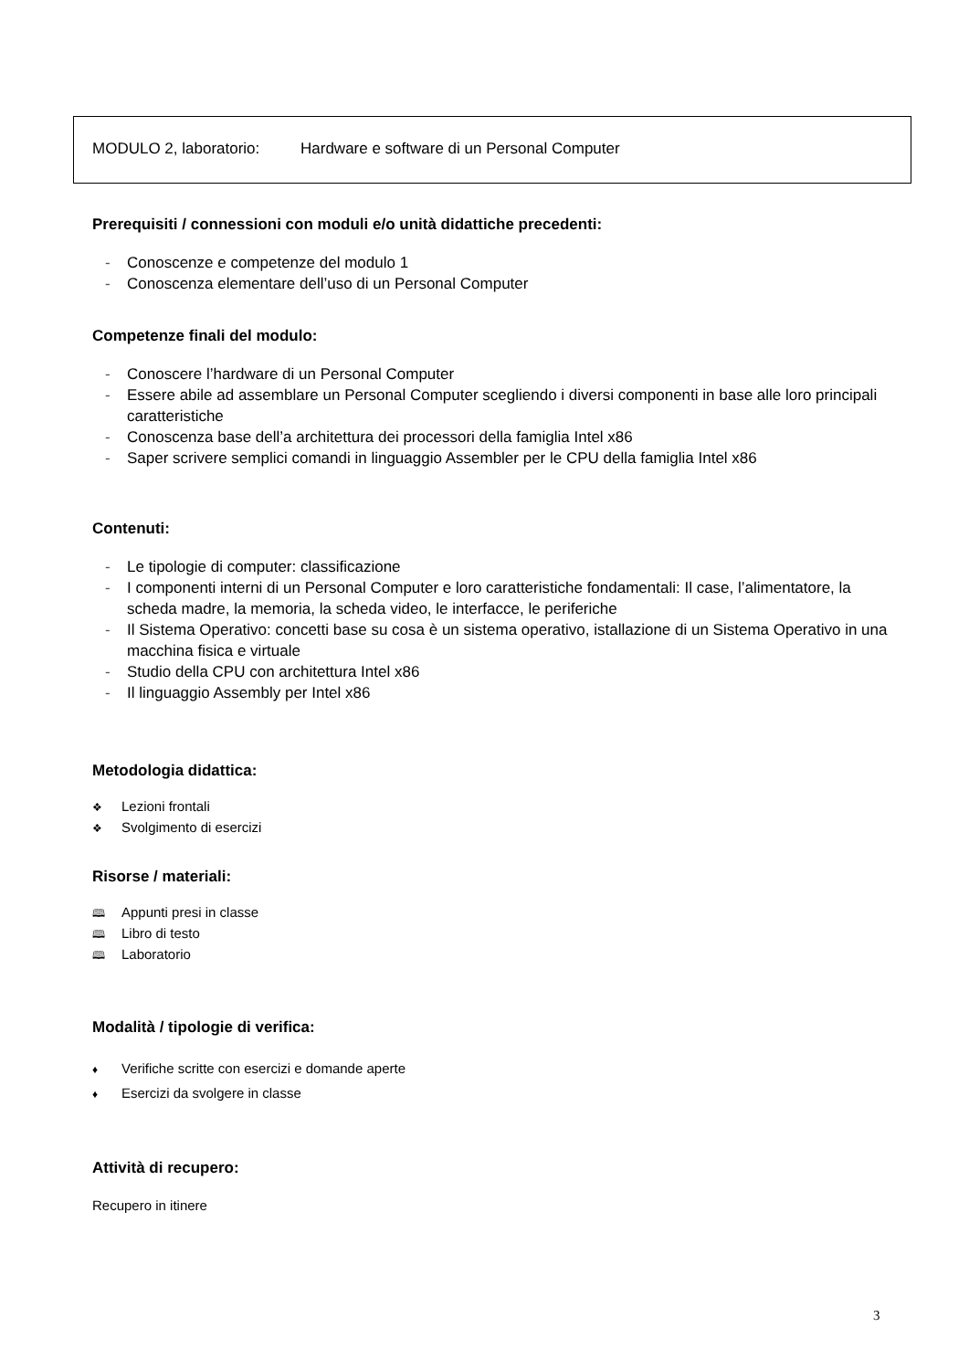MODULO 2, laboratorio: Hardware e software di un Personal Computer
Prerequisiti / connessioni con moduli e/o unità didattiche precedenti:
- Conoscenze e competenze del modulo 1
- Conoscenza elementare dell’uso di un Personal Computer
Competenze finali del modulo:
- Conoscere l’hardware di un Personal Computer
- Essere abile ad assemblare un Personal Computer scegliendo i diversi componenti in base alle loro principali caratteristiche
- Conoscenza base dell’a architettura dei processori della famiglia Intel x86
- Saper scrivere semplici comandi in linguaggio Assembler per le CPU della famiglia Intel x86
Contenuti:
- Le tipologie di computer: classificazione
- I componenti interni di un Personal Computer e loro caratteristiche fondamentali: Il case, l’alimentatore, la scheda madre, la memoria, la scheda video, le interfacce, le periferiche
- Il Sistema Operativo: concetti base su cosa è un sistema operativo, istallazione di un Sistema Operativo in una macchina fisica e virtuale
- Studio della CPU con architettura Intel x86
- Il linguaggio Assembly per Intel x86
Metodologia didattica:
❖ Lezioni frontali
❖ Svolgimento di esercizi
Risorse / materiali:
🕮 Appunti presi in classe
🕮 Libro di testo
🕮 Laboratorio
Modalità / tipologie di verifica:
♦ Verifiche scritte con esercizi e domande aperte
♦ Esercizi da svolgere in classe
Attività di recupero:
Recupero in itinere
3